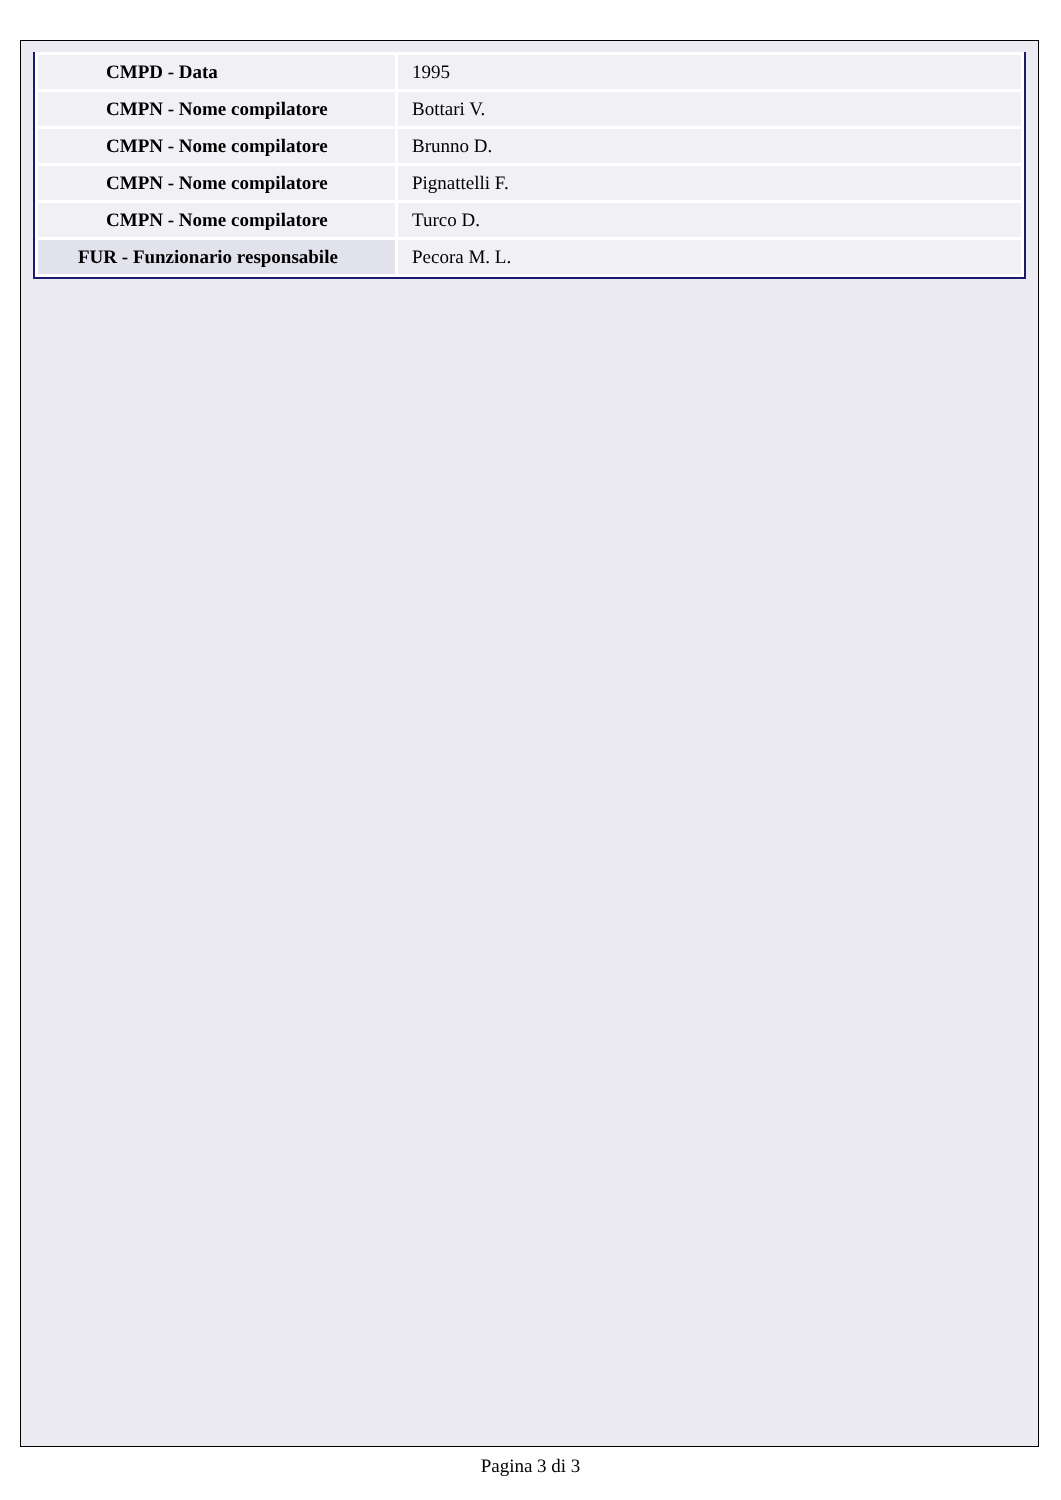| CMPD - Data | 1995 |
| CMPN - Nome compilatore | Bottari V. |
| CMPN - Nome compilatore | Brunno D. |
| CMPN - Nome compilatore | Pignattelli F. |
| CMPN - Nome compilatore | Turco D. |
| FUR - Funzionario responsabile | Pecora M. L. |
Pagina 3 di 3